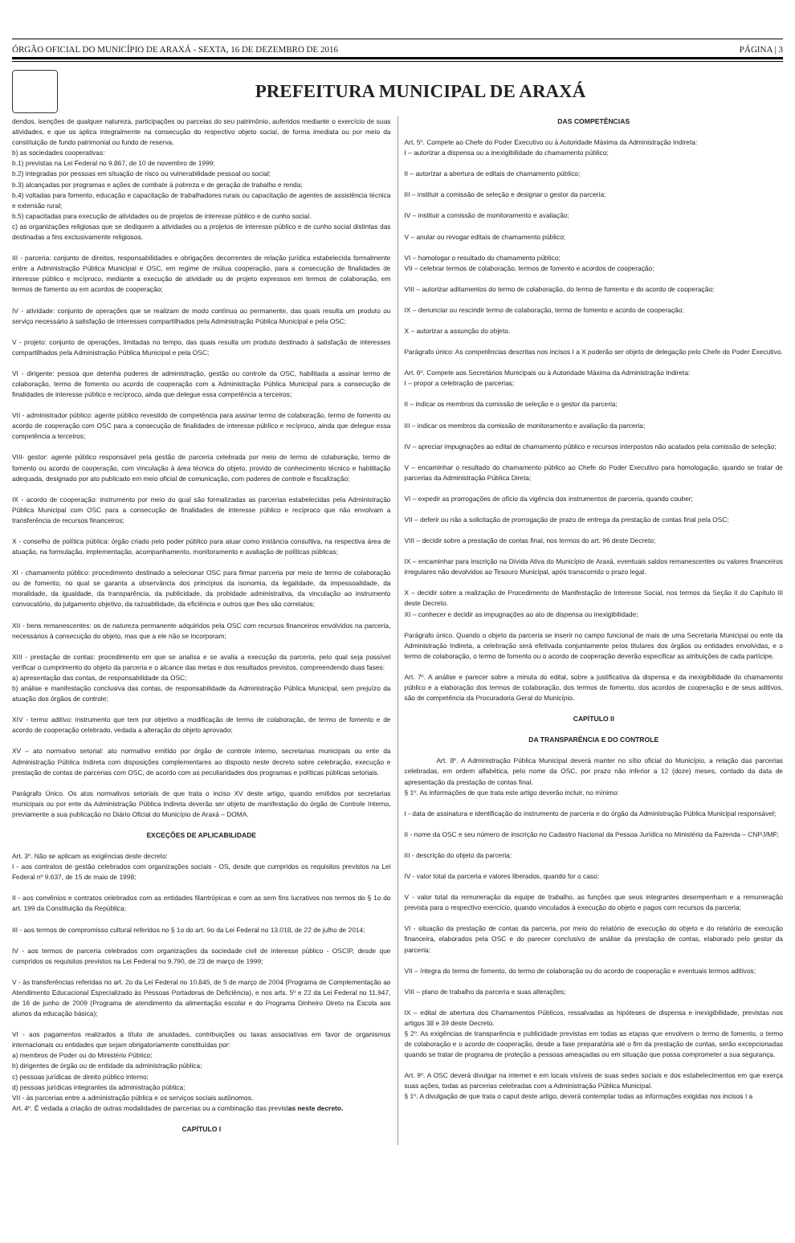ÓRGÃO OFICIAL DO MUNICÍPIO DE ARAXÁ - SEXTA, 16 DE DEZEMBRO DE 2016 PÁGINA | 3
PREFEITURA MUNICIPAL DE ARAXÁ
dendos, isenções de qualquer natureza, participações ou parcelas do seu patrimônio, auferidos mediante o exercício de suas atividades, e que os aplica integralmente na consecução do respectivo objeto social, de forma imediata ou por meio da constituição de fundo patrimonial ou fundo de reserva.
b) as sociedades cooperativas:
b.1) previstas na Lei Federal no 9.867, de 10 de novembro de 1999;
b.2) integradas por pessoas em situação de risco ou vulnerabilidade pessoal ou social;
b.3) alcançadas por programas e ações de combate à pobreza e de geração de trabalho e renda;
b.4) voltadas para fomento, educação e capacitação de trabalhadores rurais ou capacitação de agentes de assistência técnica e extensão rural;
b.5) capacitadas para execução de atividades ou de projetos de interesse público e de cunho social.
c) as organizações religiosas que se dediquem a atividades ou a projetos de interesse público e de cunho social distintas das destinadas a fins exclusivamente religiosos.
III - parceria: conjunto de direitos, responsabilidades e obrigações decorrentes de relação jurídica estabelecida formalmente entre a Administração Pública Municipal e OSC, em regime de mútua cooperação, para a consecução de finalidades de interesse público e recíproco, mediante a execução de atividade ou de projeto expressos em termos de colaboração, em termos de fomento ou em acordos de cooperação;
IV - atividade: conjunto de operações que se realizam de modo contínuo ou permanente, das quais resulta um produto ou serviço necessário à satisfação de interesses compartilhados pela Administração Pública Municipal e pela OSC;
V - projeto: conjunto de operações, limitadas no tempo, das quais resulta um produto destinado à satisfação de interesses compartilhados pela Administração Pública Municipal e pela OSC;
VI - dirigente: pessoa que detenha poderes de administração, gestão ou controle da OSC, habilitada a assinar termo de colaboração, termo de fomento ou acordo de cooperação com a Administração Pública Municipal para a consecução de finalidades de interesse público e recíproco, ainda que delegue essa competência a terceiros;
VII - administrador público: agente público revestido de competência para assinar termo de colaboração, termo de fomento ou acordo de cooperação com OSC para a consecução de finalidades de interesse público e recíproco, ainda que delegue essa competência a terceiros;
VIII- gestor: agente público responsável pela gestão de parceria celebrada por meio de termo de colaboração, termo de fomento ou acordo de cooperação, com vinculação à área técnica do objeto, provido de conhecimento técnico e habilitação adequada, designado por ato publicado em meio oficial de comunicação, com poderes de controle e fiscalização;
IX - acordo de cooperação: instrumento por meio do qual são formalizadas as parcerias estabelecidas pela Administração Pública Municipal com OSC para a consecução de finalidades de interesse público e recíproco que não envolvam a transferência de recursos financeiros;
X - conselho de política pública: órgão criado pelo poder público para atuar como instância consultiva, na respectiva área de atuação, na formulação, implementação, acompanhamento, monitoramento e avaliação de políticas públicas;
XI - chamamento público: procedimento destinado a selecionar OSC para firmar parceria por meio de termo de colaboração ou de fomento, no qual se garanta a observância dos princípios da isonomia, da legalidade, da impessoalidade, da moralidade, da igualdade, da transparência, da publicidade, da probidade administrativa, da vinculação ao instrumento convocatório, do julgamento objetivo, da razoabilidade, da eficiência e outros que lhes são correlatos;
XII - bens remanescentes: os de natureza permanente adquiridos pela OSC com recursos financeiros envolvidos na parceria, necessários à consecução do objeto, mas que a ele não se incorporam;
XIII - prestação de contas: procedimento em que se analisa e se avalia a execução da parceria, pelo qual seja possível verificar o cumprimento do objeto da parceria e o alcance das metas e dos resultados previstos, compreendendo duas fases:
a) apresentação das contas, de responsabilidade da OSC;
b) análise e manifestação conclusiva das contas, de responsabilidade da Administração Pública Municipal, sem prejuízo da atuação dos órgãos de controle;
XIV - termo aditivo: instrumento que tem por objetivo a modificação de termo de colaboração, de termo de fomento e de acordo de cooperação celebrado, vedada a alteração do objeto aprovado;
XV – ato normativo setorial: ato normativo emitido por órgão de controle interno, secretarias municipais ou ente da Administração Pública Indireta com disposições complementares ao disposto neste decreto sobre celebração, execução e prestação de contas de parcerias com OSC, de acordo com as peculiaridades dos programas e políticas públicas setoriais.
Parágrafo Único. Os atos normativos setoriais de que trata o inciso XV deste artigo, quando emitidos por secretarias municipais ou por ente da Administração Pública Indireta deverão ser objeto de manifestação do órgão de Controle Interno, previamente a sua publicação no Diário Oficial do Município de Araxá – DOMA.
EXCEÇÕES DE APLICABILIDADE
Art. 3º. Não se aplicam as exigências deste decreto:
I - aos contratos de gestão celebrados com organizações sociais - OS, desde que cumpridos os requisitos previstos na Lei Federal nº 9.637, de 15 de maio de 1998;
II - aos convênios e contratos celebrados com as entidades filantrópicas e com as sem fins lucrativos nos termos do § 1o do art. 199 da Constituição da República;
III - aos termos de compromisso cultural referidos no § 1o do art. 9o da Lei Federal no 13.018, de 22 de julho de 2014;
IV - aos termos de parceria celebrados com organizações da sociedade civil de interesse público - OSCIP, desde que cumpridos os requisitos previstos na Lei Federal no 9.790, de 23 de março de 1999;
V - às transferências referidas no art. 2o da Lei Federal no 10.845, de 5 de março de 2004 (Programa de Complementação ao Atendimento Educacional Especializado às Pessoas Portadoras de Deficiência), e nos arts. 5º e 22 da Lei Federal no 11.947, de 16 de junho de 2009 (Programa de atendimento da alimentação escolar e do Programa Dinheiro Direto na Escola aos alunos da educação básica);
VI - aos pagamentos realizados a título de anuidades, contribuições ou taxas associativas em favor de organismos internacionais ou entidades que sejam obrigatoriamente constituídas por:
a) membros de Poder ou do Ministério Público;
b) dirigentes de órgão ou de entidade da administração pública;
c) pessoas jurídicas de direito público interno;
d) pessoas jurídicas integrantes da administração pública;
VII - às parcerias entre a administração pública e os serviços sociais autônomos.
Art. 4º. É vedada a criação de outras modalidades de parcerias ou a combinação das previstas neste decreto.
CAPÍTULO I
DAS COMPETÊNCIAS
Art. 5º. Compete ao Chefe do Poder Executivo ou à Autoridade Máxima da Administração Indireta:
I – autorizar a dispensa ou a inexigibilidade do chamamento público;
II – autorizar a abertura de editais de chamamento público;
III – instituir a comissão de seleção e designar o gestor da parceria;
IV – instituir a comissão de monitoramento e avaliação;
V – anular ou revogar editais de chamamento público;
VI – homologar o resultado do chamamento público;
VII – celebrar termos de colaboração, termos de fomento e acordos de cooperação;
VIII – autorizar aditamentos do termo de colaboração, do termo de fomento e do acordo de cooperação;
IX – denunciar ou rescindir termo de colaboração, termo de fomento e acordo de cooperação;
X – autorizar a assunção do objeto.
Parágrafo único: As competências descritas nos incisos I a X poderão ser objeto de delegação pelo Chefe do Poder Executivo.
Art. 6º. Compete aos Secretários Municipais ou à Autoridade Máxima da Administração Indireta:
I – propor a celebração de parcerias;
II – indicar os membros da comissão de seleção e o gestor da parceria;
III – indicar os membros da comissão de monitoramento e avaliação da parceria;
IV – apreciar impugnações ao edital de chamamento público e recursos interpostos não acatados pela comissão de seleção;
V – encaminhar o resultado do chamamento público ao Chefe do Poder Executivo para homologação, quando se tratar de parcerias da Administração Pública Direta;
VI – expedir as prorrogações de ofício da vigência dos instrumentos de parceria, quando couber;
VII – deferir ou não a solicitação de prorrogação de prazo de entrega da prestação de contas final pela OSC;
VIII – decidir sobre a prestação de contas final, nos termos do art. 96 deste Decreto;
IX – encaminhar para inscrição na Dívida Ativa do Município de Araxá, eventuais saldos remanescentes ou valores financeiros irregulares não devolvidos ao Tesouro Municipal, após transcorrido o prazo legal.
X – decidir sobre a realização de Procedimento de Manifestação de Interesse Social, nos termos da Seção II do Capítulo III deste Decreto.
XI – conhecer e decidir as impugnações ao ato de dispensa ou inexigibilidade;
Parágrafo único. Quando o objeto da parceria se inserir no campo funcional de mais de uma Secretaria Municipal ou ente da Administração Indireta, a celebração será efetivada conjuntamente pelos titulares dos órgãos ou entidades envolvidas, e o termo de colaboração, o termo de fomento ou o acordo de cooperação deverão especificar as atribuições de cada partícipe.
Art. 7º. A análise e parecer sobre a minuta do edital, sobre a justificativa da dispensa e da inexigibilidade do chamamento público e a elaboração dos termos de colaboração, dos termos de fomento, dos acordos de cooperação e de seus aditivos, são de competência da Procuradoria Geral do Município.
CAPÍTULO II
DA TRANSPARÊNCIA E DO CONTROLE
Art. 8º. A Administração Pública Municipal deverá manter no sítio oficial do Município, a relação das parcerias celebradas, em ordem alfabética, pelo nome da OSC, por prazo não inferior a 12 (doze) meses, contado da data de apresentação da prestação de contas final.
§ 1º. As informações de que trata este artigo deverão incluir, no mínimo:
I - data de assinatura e identificação do instrumento de parceria e do órgão da Administração Pública Municipal responsável;
II - nome da OSC e seu número de inscrição no Cadastro Nacional da Pessoa Jurídica no Ministério da Fazenda – CNPJ/MF;
III - descrição do objeto da parceria;
IV - valor total da parceria e valores liberados, quando for o caso;
V - valor total da remuneração da equipe de trabalho, as funções que seus integrantes desempenham e a remuneração prevista para o respectivo exercício, quando vinculados à execução do objeto e pagos com recursos da parceria;
VI - situação da prestação de contas da parceria, por meio do relatório de execução do objeto e do relatório de execução financeira, elaborados pela OSC e do parecer conclusivo de análise da prestação de contas, elaborado pelo gestor da parceria;
VII – íntegra do termo de fomento, do termo de colaboração ou do acordo de cooperação e eventuais termos aditivos;
VIII – plano de trabalho da parceria e suas alterações;
IX – edital de abertura dos Chamamentos Públicos, ressalvadas as hipóteses de dispensa e inexigibilidade, previstas nos artigos 38 e 39 deste Decreto.
§ 2º. As exigências de transparência e publicidade previstas em todas as etapas que envolvem o termo de fomento, o termo de colaboração e o acordo de cooperação, desde a fase preparatória até o fim da prestação de contas, serão excepcionadas quando se tratar de programa de proteção a pessoas ameaçadas ou em situação que possa comprometer a sua segurança.
Art. 9º. A OSC deverá divulgar na internet e em locais visíveis de suas sedes sociais e dos estabelecimentos em que exerça suas ações, todas as parcerias celebradas com a Administração Pública Municipal.
§ 1º. A divulgação de que trata o caput deste artigo, deverá contemplar todas as informações exigidas nos incisos I a